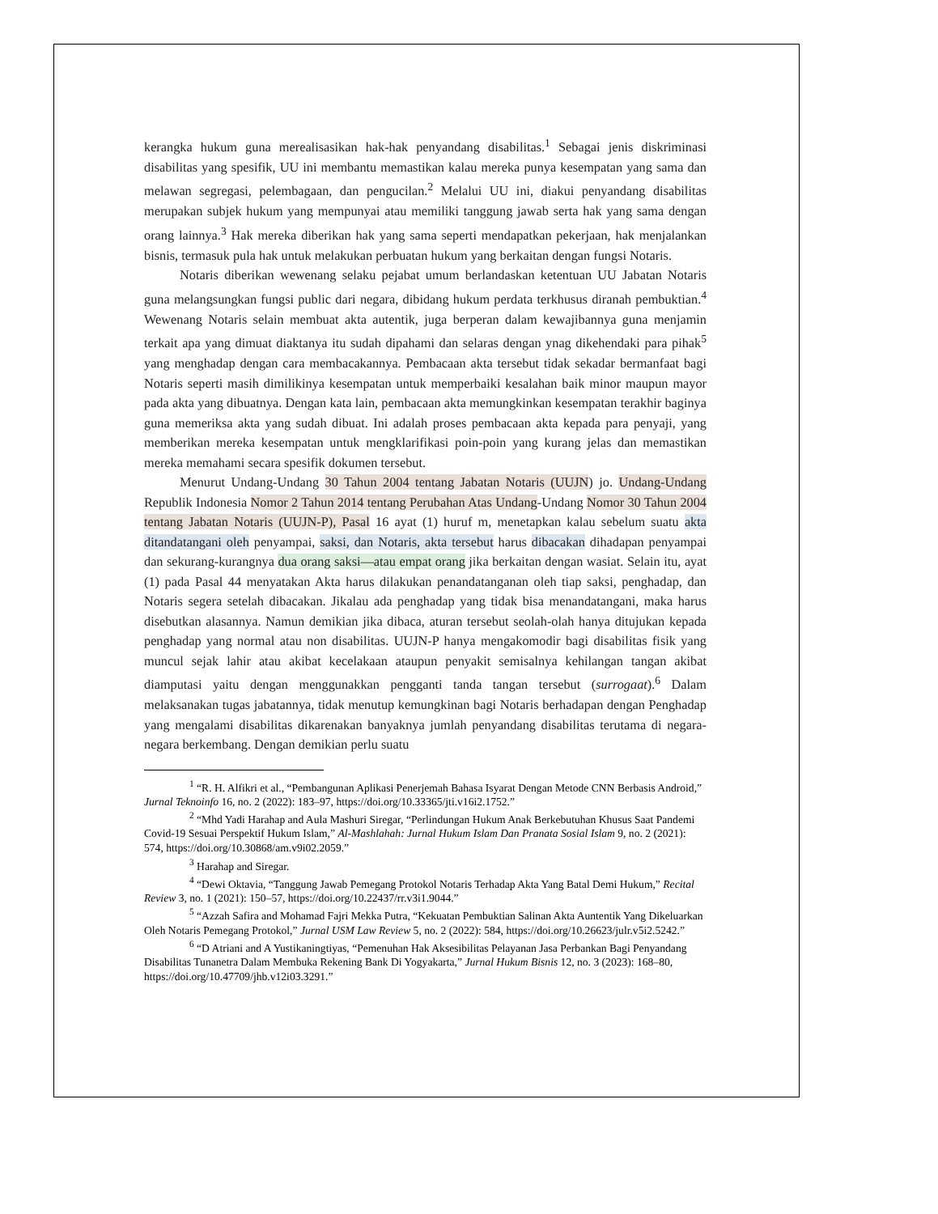kerangka hukum guna merealisasikan hak-hak penyandang disabilitas.<sup>1</sup> Sebagai jenis diskriminasi disabilitas yang spesifik, UU ini membantu memastikan kalau mereka punya kesempatan yang sama dan melawan segregasi, pelembagaan, dan pengucilan.<sup>2</sup> Melalui UU ini, diakui penyandang disabilitas merupakan subjek hukum yang mempunyai atau memiliki tanggung jawab serta hak yang sama dengan orang lainnya.<sup>3</sup> Hak mereka diberikan hak yang sama seperti mendapatkan pekerjaan, hak menjalankan bisnis, termasuk pula hak untuk melakukan perbuatan hukum yang berkaitan dengan fungsi Notaris.
Notaris diberikan wewenang selaku pejabat umum berlandaskan ketentuan UU Jabatan Notaris guna melangsungkan fungsi public dari negara, dibidang hukum perdata terkhusus diranah pembuktian.<sup>4</sup> Wewenang Notaris selain membuat akta autentik, juga berperan dalam kewajibannya guna menjamin terkait apa yang dimuat diaktanya itu sudah dipahami dan selaras dengan ynag dikehendaki para pihak<sup>5</sup> yang menghadap dengan cara membacakannya. Pembacaan akta tersebut tidak sekadar bermanfaat bagi Notaris seperti masih dimilikinya kesempatan untuk memperbaiki kesalahan baik minor maupun mayor pada akta yang dibuatnya. Dengan kata lain, pembacaan akta memungkinkan kesempatan terakhir baginya guna memeriksa akta yang sudah dibuat. Ini adalah proses pembacaan akta kepada para penyaji, yang memberikan mereka kesempatan untuk mengklarifikasi poin-poin yang kurang jelas dan memastikan mereka memahami secara spesifik dokumen tersebut.
Menurut Undang-Undang 30 Tahun 2004 tentang Jabatan Notaris (UUJN) jo. Undang-Undang Republik Indonesia Nomor 2 Tahun 2014 tentang Perubahan Atas Undang-Undang Nomor 30 Tahun 2004 tentang Jabatan Notaris (UUJN-P), Pasal 16 ayat (1) huruf m, menetapkan kalau sebelum suatu akta ditandatangani oleh penyampai, saksi, dan Notaris, akta tersebut harus dibacakan dihadapan penyampai dan sekurang-kurangnya dua orang saksi—atau empat orang jika berkaitan dengan wasiat. Selain itu, ayat (1) pada Pasal 44 menyatakan Akta harus dilakukan penandatanganan oleh tiap saksi, penghadap, dan Notaris segera setelah dibacakan. Jikalau ada penghadap yang tidak bisa menandatangani, maka harus disebutkan alasannya. Namun demikian jika dibaca, aturan tersebut seolah-olah hanya ditujukan kepada penghadap yang normal atau non disabilitas. UUJN-P hanya mengakomodir bagi disabilitas fisik yang muncul sejak lahir atau akibat kecelakaan ataupun penyakit semisalnya kehilangan tangan akibat diamputasi yaitu dengan menggunakkan pengganti tanda tangan tersebut (surrogaat).<sup>6</sup> Dalam melaksanakan tugas jabatannya, tidak menutup kemungkinan bagi Notaris berhadapan dengan Penghadap yang mengalami disabilitas dikarenakan banyaknya jumlah penyandang disabilitas terutama di negara-negara berkembang. Dengan demikian perlu suatu
<sup>1</sup> “R. H. Alfikri et al., “Pembangunan Aplikasi Penerjemah Bahasa Isyarat Dengan Metode CNN Berbasis Android,” Jurnal Teknoinfo 16, no. 2 (2022): 183–97, https://doi.org/10.33365/jti.v16i2.1752.”
<sup>2</sup> “Mhd Yadi Harahap and Aula Mashuri Siregar, “Perlindungan Hukum Anak Berkebutuhan Khusus Saat Pandemi Covid-19 Sesuai Perspektif Hukum Islam,” Al-Mashlahah: Jurnal Hukum Islam Dan Pranata Sosial Islam 9, no. 2 (2021): 574, https://doi.org/10.30868/am.v9i02.2059.”
<sup>3</sup> Harahap and Siregar.
<sup>4</sup> “Dewi Oktavia, “Tanggung Jawab Pemegang Protokol Notaris Terhadap Akta Yang Batal Demi Hukum,” Recital Review 3, no. 1 (2021): 150–57, https://doi.org/10.22437/rr.v3i1.9044.”
<sup>5</sup> “Azzah Safira and Mohamad Fajri Mekka Putra, “Kekuatan Pembuktian Salinan Akta Auntentik Yang Dikeluarkan Oleh Notaris Pemegang Protokol,” Jurnal USM Law Review 5, no. 2 (2022): 584, https://doi.org/10.26623/julr.v5i2.5242.”
<sup>6</sup> “D Atriani and A Yustikaningtiyas, “Pemenuhan Hak Aksesibilitas Pelayanan Jasa Perbankan Bagi Penyandang Disabilitas Tunanetra Dalam Membuka Rekening Bank Di Yogyakarta,” Jurnal Hukum Bisnis 12, no. 3 (2023): 168–80, https://doi.org/10.47709/jhb.v12i03.3291.”